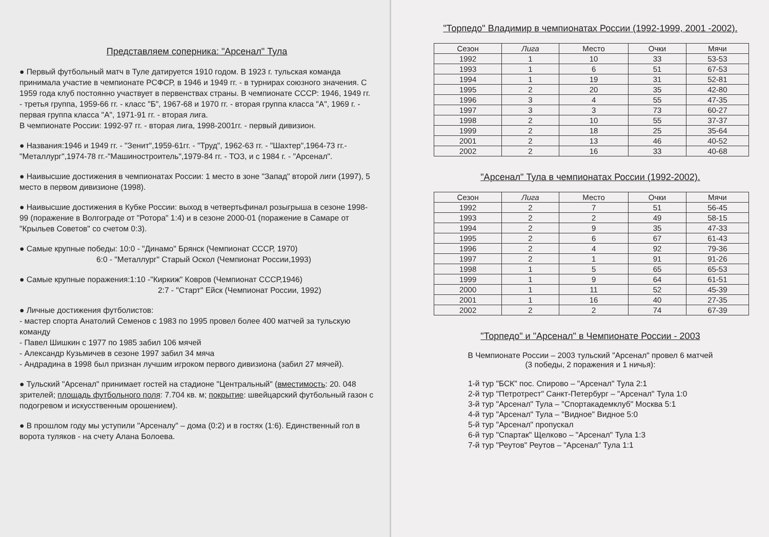Представляем соперника: "Арсенал" Тула
● Первый футбольный матч в Туле датируется 1910 годом. В 1923 г. тульская команда принимала участие в чемпионате РСФСР, в 1946 и 1949 гг. - в турнирах союзного значения. С 1959 года клуб постоянно участвует в первенствах страны. В чемпионате СССР: 1946, 1949 гг. - третья группа, 1959-66 гг. - класс "Б", 1967-68 и 1970 гг. - вторая группа класса "А", 1969 г. - первая группа класса "А", 1971-91 гг. - вторая лига.
В чемпионате России: 1992-97 гг. - вторая лига, 1998-2001гг. - первый дивизион.
● Названия:1946 и 1949 гг. - "Зенит",1959-61гг. - "Труд", 1962-63 гг. - "Шахтер",1964-73 гг.-"Металлург",1974-78 гг.-"Машиностроитель",1979-84 гг. - ТОЗ, и с 1984 г. - "Арсенал".
● Наивысшие достижения в чемпионатах России: 1 место в зоне "Запад" второй лиги (1997), 5 место в первом дивизионе (1998).
● Наивысшие достижения в Кубке России: выход в четвертьфинал розыгрыша в сезоне 1998-99 (поражение в Волгограде от "Ротора" 1:4) и в сезоне 2000-01 (поражение в Самаре от "Крыльев Советов" со счетом 0:3).
● Самые крупные победы: 10:0 - "Динамо" Брянск (Чемпионат СССР, 1970)
6:0 - "Металлург" Старый Оскол (Чемпионат России,1993)
● Самые крупные поражения:1:10 -"Киркиж" Ковров (Чемпионат СССР,1946)
2:7 - "Старт" Ейск (Чемпионат России, 1992)
● Личные достижения футболистов:
- мастер спорта Анатолий Семенов с 1983 по 1995 провел более 400 матчей за тульскую команду
- Павел Шишкин с 1977 по 1985 забил 106 мячей
- Александр Кузьмичев в сезоне 1997 забил 34 мяча
- Андрадина в 1998 был признан лучшим игроком первого дивизиона (забил 27 мячей).
● Тульский "Арсенал" принимает гостей на стадионе "Центральный" (вместимость: 20. 048 зрителей; площадь футбольного поля: 7.704 кв. м; покрытие: швейцарский футбольный газон с подогревом и искусственным орошением).
● В прошлом году мы уступили "Арсеналу" – дома (0:2) и в гостях (1:6). Единственный гол в ворота туляков - на счету Алана Болоева.
"Торпедо" Владимир в чемпионатах России (1992-1999, 2001 -2002).
| Сезон | Лига | Место | Очки | Мячи |
| --- | --- | --- | --- | --- |
| 1992 | 1 | 10 | 33 | 53-53 |
| 1993 | 1 | 6 | 51 | 67-53 |
| 1994 | 1 | 19 | 31 | 52-81 |
| 1995 | 2 | 20 | 35 | 42-80 |
| 1996 | 3 | 4 | 55 | 47-35 |
| 1997 | 3 | 3 | 73 | 60-27 |
| 1998 | 2 | 10 | 55 | 37-37 |
| 1999 | 2 | 18 | 25 | 35-64 |
| 2001 | 2 | 13 | 46 | 40-52 |
| 2002 | 2 | 16 | 33 | 40-68 |
"Арсенал" Тула в чемпионатах России (1992-2002).
| Сезон | Лига | Место | Очки | Мячи |
| --- | --- | --- | --- | --- |
| 1992 | 2 | 7 | 51 | 56-45 |
| 1993 | 2 | 2 | 49 | 58-15 |
| 1994 | 2 | 9 | 35 | 47-33 |
| 1995 | 2 | 6 | 67 | 61-43 |
| 1996 | 2 | 4 | 92 | 79-36 |
| 1997 | 2 | 1 | 91 | 91-26 |
| 1998 | 1 | 5 | 65 | 65-53 |
| 1999 | 1 | 9 | 64 | 61-51 |
| 2000 | 1 | 11 | 52 | 45-39 |
| 2001 | 1 | 16 | 40 | 27-35 |
| 2002 | 2 | 2 | 74 | 67-39 |
"Торпедо" и "Арсенал" в Чемпионате России - 2003
В Чемпионате России – 2003 тульский "Арсенал" провел 6 матчей
(3 победы, 2 поражения и 1 ничья):
1-й тур "БСК" пос. Спирово – "Арсенал" Тула 2:1
2-й тур "Петротрест" Санкт-Петербург – "Арсенал" Тула 1:0
3-й тур "Арсенал" Тула – "Спортакадемклуб" Москва 5:1
4-й тур "Арсенал" Тула – "Видное" Видное 5:0
5-й тур "Арсенал" пропускал
6-й тур "Спартак" Щелково – "Арсенал" Тула 1:3
7-й тур "Реутов" Реутов – "Арсенал" Тула 1:1